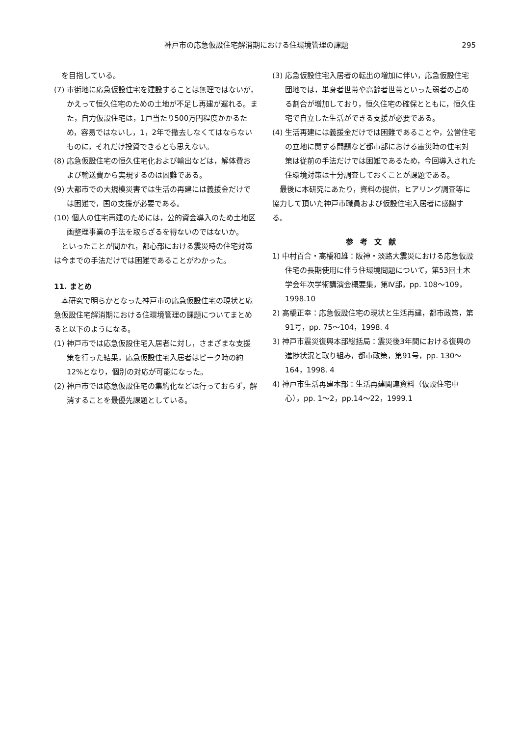神戸市の応急仮設住宅解消期における住環境管理の課題 295
を目指している。
(7) 市街地に応急仮設住宅を建設することは無理ではないが，かえって恒久住宅のための土地が不足し再建が遅れる。また，自力仮設住宅は，1戸当たり500万円程度かかるため，容易ではないし，1，2年で撤去しなくてはならないものに，それだけ投資できるとも思えない。
(8) 応急仮設住宅の恒久住宅化および輸出などは，解体費および輸送費から実現するのは困難である。
(9) 大都市での大規模災害では生活の再建には義援金だけでは困難で，国の支援が必要である。
(10) 個人の住宅再建のためには，公的資金導入のため土地区画整理事業の手法を取らざるを得ないのではないか。
といったことが聞かれ，都心部における震災時の住宅対策は今までの手法だけでは困難であることがわかった。
11. まとめ
本研究で明らかとなった神戸市の応急仮設住宅の現状と応急仮設住宅解消期における住環境管理の課題についてまとめると以下のようになる。
(1) 神戸市では応急仮設住宅入居者に対し，さまざまな支援策を行った結果，応急仮設住宅入居者はピーク時の約12%となり，個別の対応が可能になった。
(2) 神戸市では応急仮設住宅の集約化などは行っておらず，解消することを最優先課題としている。
(3) 応急仮設住宅入居者の転出の増加に伴い，応急仮設住宅団地では，単身者世帯や高齢者世帯といった弱者の占める割合が増加しており，恒久住宅の確保とともに，恒久住宅で自立した生活ができる支援が必要である。
(4) 生活再建には義援金だけでは困難であることや，公営住宅の立地に関する問題など都市部における震災時の住宅対策は従前の手法だけでは困難であるため，今回導入された住環境対策は十分調査しておくことが課題である。
最後に本研究にあたり，資料の提供，ヒアリング調査等に協力して頂いた神戸市職員および仮設住宅入居者に感謝する。
参考文献
1) 中村百合・高橋和雄：阪神・淡路大震災における応急仮設住宅の長期使用に伴う住環境問題について，第53回土木学会年次学術講演会概要集，第Ⅳ部，pp. 108～109，1998.10
2) 高橋正幸：応急仮設住宅の現状と生活再建，都市政策，第91号，pp. 75～104，1998. 4
3) 神戸市震災復興本部総括局：震災後3年間における復興の進捗状況と取り組み，都市政策，第91号，pp. 130～164，1998. 4
4) 神戸市生活再建本部：生活再建関連資料（仮設住宅中心），pp. 1～2，pp.14～22，1999.1